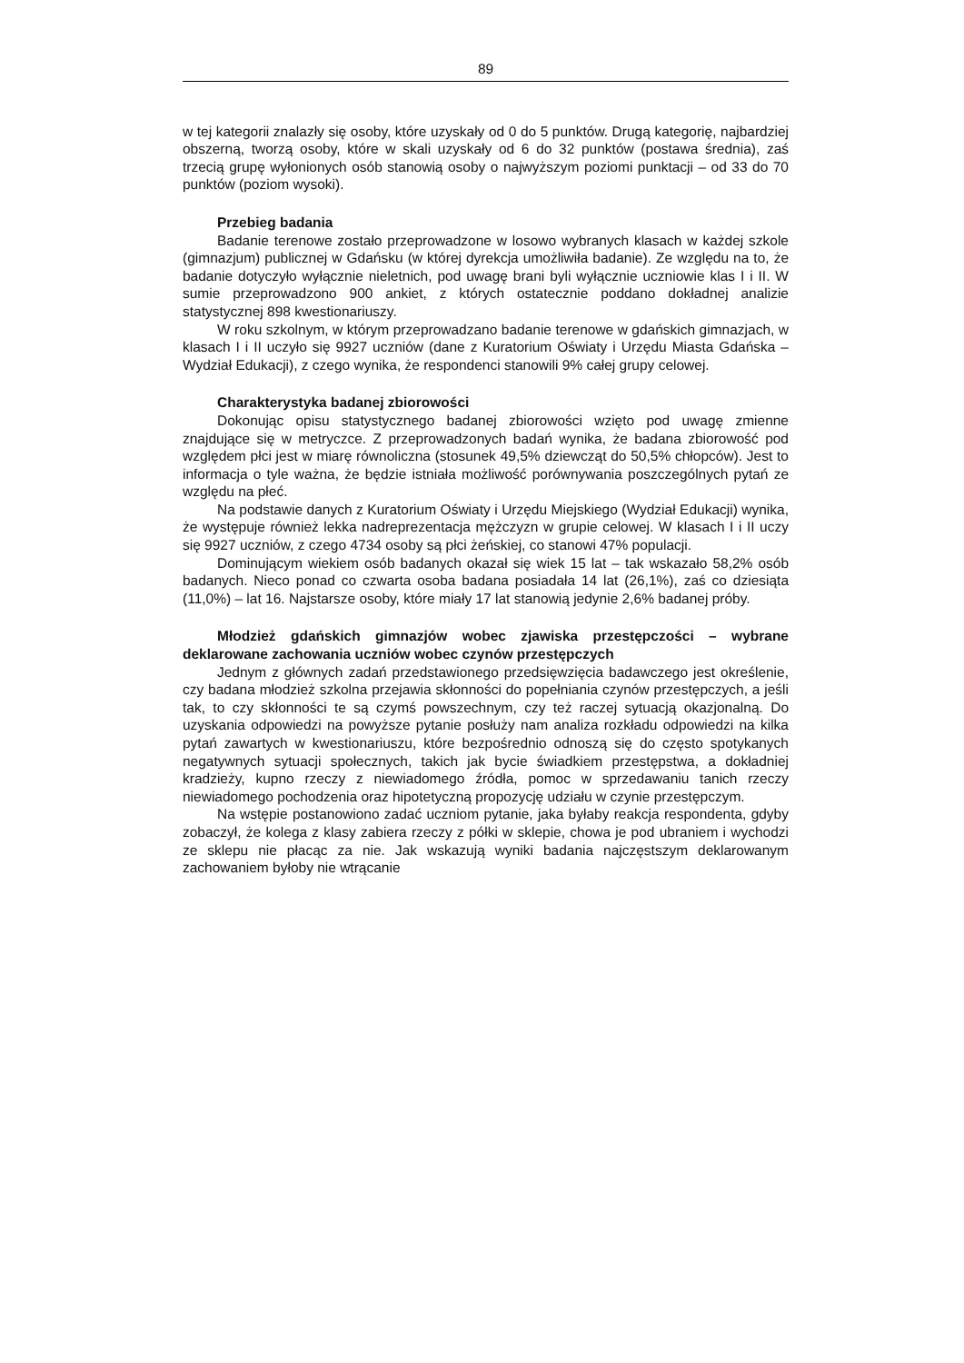89
w tej kategorii znalazły się osoby, które uzyskały od 0 do 5 punktów. Drugą kategorię, najbardziej obszerną, tworzą osoby, które w skali uzyskały od 6 do 32 punktów (postawa średnia), zaś trzecią grupę wyłonionych osób stanowią osoby o najwyższym poziomi punktacji – od 33 do 70 punktów (poziom wysoki).
Przebieg badania
Badanie terenowe zostało przeprowadzone w losowo wybranych klasach w każdej szkole (gimnazjum) publicznej w Gdańsku (w której dyrekcja umożliwiła badanie). Ze względu na to, że badanie dotyczyło wyłącznie nieletnich, pod uwagę brani byli wyłącznie uczniowie klas I i II. W sumie przeprowadzono 900 ankiet, z których ostatecznie poddano dokładnej analizie statystycznej 898 kwestionariuszy.
W roku szkolnym, w którym przeprowadzano badanie terenowe w gdańskich gimnazjach, w klasach I i II uczyło się 9927 uczniów (dane z Kuratorium Oświaty i Urzędu Miasta Gdańska – Wydział Edukacji), z czego wynika, że respondenci stanowili 9% całej grupy celowej.
Charakterystyka badanej zbiorowości
Dokonując opisu statystycznego badanej zbiorowości wzięto pod uwagę zmienne znajdujące się w metryczce. Z przeprowadzonych badań wynika, że badana zbiorowość pod względem płci jest w miarę równoliczna (stosunek 49,5% dziewcząt do 50,5% chłopców). Jest to informacja o tyle ważna, że będzie istniała możliwość porównywania poszczególnych pytań ze względu na płeć.
Na podstawie danych z Kuratorium Oświaty i Urzędu Miejskiego (Wydział Edukacji) wynika, że występuje również lekka nadreprezentacja mężczyzn w grupie celowej. W klasach I i II uczy się 9927 uczniów, z czego 4734 osoby są płci żeńskiej, co stanowi 47% populacji.
Dominującym wiekiem osób badanych okazał się wiek 15 lat – tak wskazało 58,2% osób badanych. Nieco ponad co czwarta osoba badana posiadała 14 lat (26,1%), zaś co dziesiąta (11,0%) – lat 16. Najstarsze osoby, które miały 17 lat stanowią jedynie 2,6% badanej próby.
Młodzież gdańskich gimnazjów wobec zjawiska przestępczości – wybrane deklarowane zachowania uczniów wobec czynów przestępczych
Jednym z głównych zadań przedstawionego przedsięwzięcia badawczego jest określenie, czy badana młodzież szkolna przejawia skłonności do popełniania czynów przestępczych, a jeśli tak, to czy skłonności te są czymś powszechnym, czy też raczej sytuacją okazjonalną. Do uzyskania odpowiedzi na powyższe pytanie posłuży nam analiza rozkładu odpowiedzi na kilka pytań zawartych w kwestionariuszu, które bezpośrednio odnoszą się do często spotykanych negatywnych sytuacji społecznych, takich jak bycie świadkiem przestępstwa, a dokładniej kradzieży, kupno rzeczy z niewiadomego źródła, pomoc w sprzedawaniu tanich rzeczy niewiadomego pochodzenia oraz hipotetyczną propozycję udziału w czynie przestępczym.
Na wstępie postanowiono zadać uczniom pytanie, jaka byłaby reakcja respondenta, gdyby zobaczył, że kolega z klasy zabiera rzeczy z półki w sklepie, chowa je pod ubraniem i wychodzi ze sklepu nie płacąc za nie. Jak wskazują wyniki badania najczęstszym deklarowanym zachowaniem byłoby nie wtrącanie